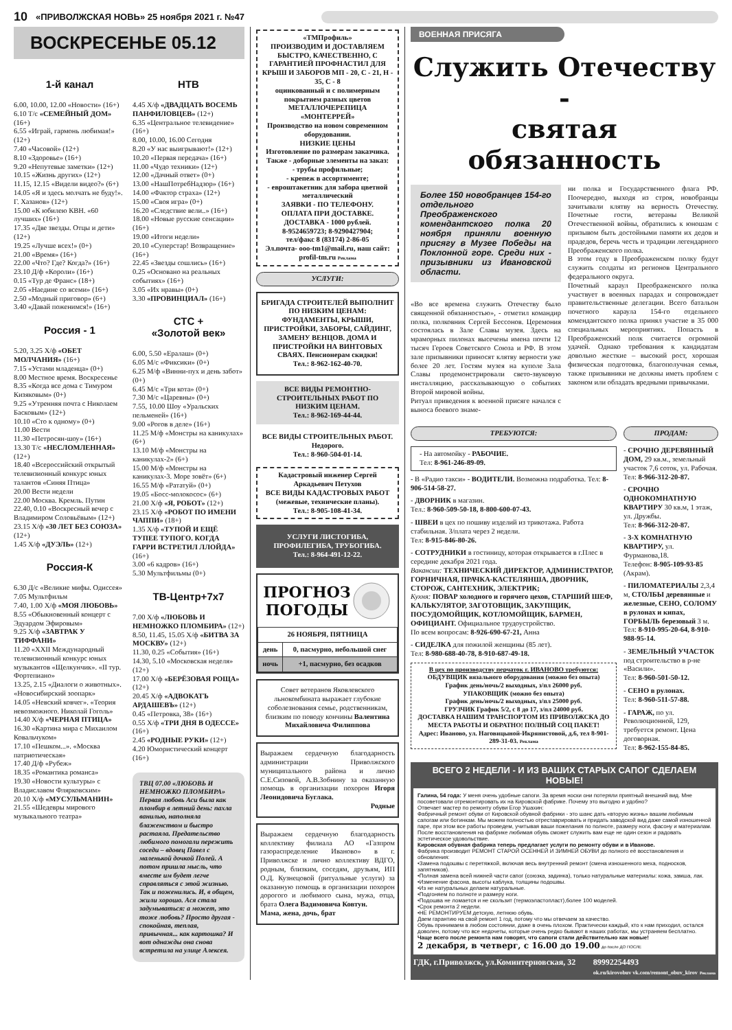10 «ПРИВОЛЖСКАЯ НОВЬ» 25 ноября 2021 г. №47
ВОСКРЕСЕНЬЕ 05.12
1-й канал
6.00, 10.00, 12.00 «Новости» (16+)
6.10 Т/с «СЕМЕЙНЫЙ ДОМ» (16+)
6.55 «Играй, гармонь любимая!» (12+)
7.40 «Часовой» (12+)
8.10 «Здоровье» (16+)
9.20 «Непутевые заметки» (12+)
10.15 «Жизнь других» (12+)
11.15, 12.15 «Видели видео?» (6+)
14.05 «Я и здесь молчать не буду!». Г. Хазанов» (12+)
15.00 «К юбилею КВН. «60 лучших» (16+)
17.35 «Две звезды. Отцы и дети» (12+)
19.25 «Лучше всех!» (0+)
21.00 «Время» (16+)
22.00 «Что? Где? Когда?» (16+)
23.10 Д/ф «Короли» (16+)
0.15 «Тур де Франс» (18+)
2.05 «Наедине со всеми» (16+)
2.50 «Модный приговор» (6+)
3.40 «Давай поженимся!» (16+)
Россия - 1
5.20, 3.25 Х/ф «ОБЕТ МОЛЧАНИЯ» (16+)
7.15 «Устами младенца» (0+)
8.00 Местное время. Воскресенье
8.35 «Когда все дома с Тимуром Кизяковым» (0+)
9.25 «Утренняя почта с Николаем Басковым» (12+)
10.10 «Сто к одному» (0+)
11.00 Вести
11.30 «Петросян-шоу» (16+)
13.30 Т/с «НЕСЛОМЛЕННАЯ» (12+)
18.40 «Всероссийский открытый телевизионный конкурс юных талантов «Синяя Птица»
20.00 Вести недели
22.00 Москва. Кремль. Путин
22.40, 0.10 «Воскресный вечер с Владимиром Соловьёвым» (12+)
23.15 Х/ф «30 ЛЕТ БЕЗ СОЮЗА» (12+)
1.45 Х/ф «ДУЭЛЬ» (12+)
Россия-К
6.30 Д/с «Великие мифы. Одиссея»
7.05 Мультфильм
7.40, 1.00 Х/ф «МОЯ ЛЮБОВЬ»
8.55 «Обыкновенный концерт с Эдуардом Эфировым»
9.25 Х/ф «ЗАВТРАК У ТИФФАНИ»
11.20 «XXII Международный телевизионный конкурс юных музыкантов «Щелкунчик». «II тур. Фортепиано»
13.25, 2.15 «Диалоги о животных». «Новосибирский зоопарк»
14.05 «Невский ковчег». «Теория невозможного. Николай Гоголь»
14.40 Х/ф «ЧЕРНАЯ ПТИЦА»
16.30 «Картина мира с Михаилом Ковальчуком»
17.10 «Пешком...». «Москва патриотическая»
17.40 Д/ф «Рубеж»
18.35 «Романтика романса»
19.30 «Новости культуры» с Владиславом Флярковским»
20.10 Х/ф «МУСУЛЬМАНИН»
21.55 «Шедевры мирового музыкального театра»
НТВ
4.45 Х/ф «ДВАДЦАТЬ ВОСЕМЬ ПАНФИЛОВЦЕВ» (12+)
6.35 «Центральное телевидение» (16+)
8.00, 10.00, 16.00 Сегодня
8.20 «У нас выигрывают!» (12+)
10.20 «Первая передача» (16+)
11.00 «Чудо техники» (12+)
12.00 «Дачный ответ» (0+)
13.00 «НашПотребНадзор» (16+)
14.00 «Фактор страха» (12+)
15.00 «Своя игра» (0+)
16.20 «Следствие вели..» (16+)
18.00 «Новые русские сенсации» (16+)
19.00 «Итоги недели»
20.10 «Суперстар! Возвращение» (16+)
22.45 «Звезды сошлись» (16+)
0.25 «Основано на реальных событиях» (16+)
3.05 «Их нравы» (0+)
3.30 «ПРОВИНЦИАЛ» (16+)
СТС +
«Золотой век»
6.00, 5.50 «Ералаш» (0+)
6.05 М/с «Фиксики» (0+)
6.25 М/ф «Винни-пух и день забот» (0+)
6.45 М/с «Три кота» (0+)
7.30 М/с «Царевны» (0+)
7.55, 10.00 Шоу «Уральских пельменей» (16+)
9.00 «Рогов в деле» (16+)
11.25 М/ф «Монстры на каникулах» (6+)
13.10 М/ф «Монстры на каникулах-2» (6+)
15.00 М/ф «Монстры на каникулах-3. Море зовёт» (6+)
16.55 М/ф «Рататуй» (0+)
19.05 «Босс-молокосос» (6+)
21.00 Х/ф «Я, РОБОТ» (12+)
23.15 Х/ф «РОБОТ ПО ИМЕНИ ЧАППИ» (18+)
1.35 Х/ф «ТУПОЙ И ЕЩЁ ТУПЕЕ ТУПОГО. КОГДА ГАРРИ ВСТРЕТИЛ ЛЛОЙДА» (16+)
3.00 «6 кадров» (16+)
5.30 Мультфильмы (0+)
ТВ-Центр+7х7
7.00 Х/ф «ЛЮБОВЬ И НЕМНОЖКО ПЛОМБИРА» (12+)
8.50, 11.45, 15.05 Х/ф «БИТВА ЗА МОСКВУ» (12+)
11.30, 0.25 «События» (16+)
14.30, 5.10 «Московская неделя» (12+)
17.00 Х/ф «БЕРЁЗОВАЯ РОЩА» (12+)
20.45 Х/ф «АДВОКАТЪ АРДАШЕВЪ» (12+)
0.45 «Петровка, 38» (16+)
0.55 Х/ф «ТРИ ДНЯ В ОДЕССЕ» (16+)
2.45 «РОДНЫЕ РУКИ» (12+)
4.20 Юмористический концерт (16+)
ТВЦ 07.00 «ЛЮБОВЬ И НЕМНОЖКО ПЛОМБИРА»
Первая любовь Аси была как пломбир в летний день: пахла ванилью, наполняла блаженством и быстро растаяла. Предательство любимого помогали пережить соседи – вдовец Павел с маленькой дочкой Полей. А потом пришла мысль, что вместе им будет легче справляться с этой жизнью. Так и поженились. И, в общем, жили хорошо. Ася стала задумываться: а может, это тоже любовь? Просто другая - спокойная, теплая, привычная... как картошка? И вот однажды она снова встретила на улице Алексея.
«ТМПрофиль»
ПРОИЗВОДИМ И ДОСТАВЛЯЕМ БЫСТРО, КАЧЕСТВЕННО, С ГАРАНТИЕЙ ПРОФНАСТИЛ ДЛЯ КРЫШ И ЗАБОРОВ МП - 20, С - 21, Н - 35, С - 8
оцинкованный и с полимерным покрытием разных цветов
МЕТАЛЛОЧЕРЕПИЦА «МОНТЕРРЕЙ»
Производство на новом современном оборудовании.
НИЗКИЕ ЦЕНЫ
Изготовление по размерам заказчика.
Также - доборные элементы на заказ:
- трубы профильные;
- крепеж в ассортименте;
- евроштакетник для забора цветной металлический
ЗАЯВКИ - ПО ТЕЛЕФОНУ.
ОПЛАТА ПРИ ДОСТАВКЕ.
ДОСТАВКА - 1000 рублей.
8-9524659723; 8-9290427904;
тел/факс 8 (83174) 2-86-05
Эл.почта- ooo-tm1@mail.ru, наш сайт: profil-tm.ru Реклама
УСЛУГИ:
БРИГАДА СТРОИТЕЛЕЙ ВЫПОЛНИТ ПО НИЗКИМ ЦЕНАМ: ФУНДАМЕНТЫ, КРЫШИ, ПРИСТРОЙКИ, ЗАБОРЫ, САЙДИНГ, ЗАМЕНУ ВЕНЦОВ. ДОМА И ПРИСТРОЙКИ НА ВИНТОВЫХ СВАЯХ. Пенсионерам скидки!
Тел.: 8-962-162-40-70.
ВСЕ ВИДЫ РЕМОНТНО-СТРОИТЕЛЬНЫХ РАБОТ ПО НИЗКИМ ЦЕНАМ.
Тел.: 8-962-169-44-44.
ВСЕ ВИДЫ СТРОИТЕЛЬНЫХ РАБОТ. Недорого.
Тел.: 8-960-504-01-14.
Кадастровый инженер Сергей Аркадьевич Петухов
ВСЕ ВИДЫ КАДАСТРОВЫХ РАБОТ
(межевые, технические планы).
Тел.: 8-905-108-41-34.
УСЛУГИ ЛИСТОГИБА, ПРОФИЛЕГИБА, ТРУБОГИБА.
Тел.: 8-964-491-12-22.
ПРОГНОЗ
ПОГОДЫ
| 26 НОЯБРЯ, ПЯТНИЦА | |
| день | 0, пасмурно, небольшой снег |
| ночь | +1, пасмурно, без осадков |
Совет ветеранов Яковлевского льнокомбината выражает глубокие соболезнования семье, родственникам, близким по поводу кончины Валентина Михайловича Филиппова
Выражаем сердечную благодарность администрации Приволжского муниципального района и лично С.Е.Сизовой, А.В.Зобнину за оказанную помощь в организации похорон Игоря Леонидовича Буглака.
Родные
Выражаем сердечную благодарность коллективу филиала АО «Газпром газораспределение Иваново» в г. Приволжске и лично коллективу ВДГО, родным, близким, соседям, друзьям, ИП О.Д. Кузнецовой (ритуальные услуги) за оказанную помощь в организации похорон дорогого и любимого сына, мужа, отца, брата Олега Вадимовича Ковтун.
Мама, жена, дочь, брат
ВОЕННАЯ ПРИСЯГА
Служить Отечеству -
святая обязанность
Более 150 новобранцев 154-го отдельного Преображенского комендантского полка 20 ноября приняли военную присягу в Музее Победы на Поклонной горе. Среди них - призывники из Ивановской области.
«Во все времена служить Отечеству было священной обязанностью», - отметил командир полка, полковник Сергей Бессонов. Церемония состоялась в Зале Славы музея. Здесь на мраморных пилонах высечены имена почти 12 тысяч Героев Советского Союза и РФ. В этом зале призывники приносят клятву верности уже более 20 лет. Гостям музея на куполе Зала Славы продемонстрировали свето-звуковую инсталляцию, рассказывающую о событиях Второй мировой войны.
Ритуал приведения к военной присяге начался с выноса боевого знаме-
ни полка и Государственного флага РФ. Поочередно, выходя из строя, новобранцы зачитывали клятву на верность Отечеству. Почетные гости, ветераны Великой Отечественной войны, обратились к юношам с призывом быть достойными памяти их дедов и прадедов, беречь честь и традиции легендарного Преображенского полка.
В этом году в Преображенском полку будут служить солдаты из регионов Центрального федерального округа.
Почетный караул Преображенского полка участвует в военных парадах и сопровождает правительственные делегации. Всего батальон почетного караула 154-го отдельного комендантского полка принял участие в 35 000 специальных мероприятиях. Попасть в Преображенский полк считается огромной удачей. Однако требования к кандидатам довольно жесткие – высокий рост, хорошая физическая подготовка, благополучная семья, также призывники не должны иметь проблем с законом или обладать вредными привычками.
ТРЕБУЮТСЯ:
- На автомойку - РАБОЧИЕ.
Тел: 8-961-246-89-09.
- В «Радио такси» - ВОДИТЕЛИ. Возможна подработка. Тел: 8-906-514-58-27.
- ДВОРНИК в магазин.
Тел.: 8-960-509-50-18, 8-800-600-07-43.
- ШВЕИ в цех по пошиву изделий из трикотажа. Работа стабильная. З/плата через 2 недели.
Тел: 8-915-846-80-26.
- СОТРУДНИКИ в гостиницу, которая открывается в г.Плес в середине декабря 2021 года.
Вакансии: ТЕХНИЧЕСКИЙ ДИРЕКТОР, АДМИНИСТРАТОР, ГОРНИЧНАЯ, ПРАЧКА-КАСТЕЛЯНША, ДВОРНИК, СТОРОЖ, САНТЕХНИК, ЭЛЕКТРИК;
Кухня: ПОВАР холодного и горячего цехов, СТАРШИЙ ШЕФ, КАЛЬКУЛЯТОР, ЗАГОТОВЩИК, ЗАКУПЩИК, ПОСУДОМОЙЩИК, КОТЛОМОЙЩИК, БАРМЕН, ОФИЦИАНТ. Официальное трудоустройство.
По всем вопросам: 8-926-690-67-21, Анна
- СИДЕЛКА для пожилой женщины (85 лет).
Тел: 8-980-688-40-78, 8-910-687-49-18.
В цех по производству перчаток г. ИВАНОВО требуются:
ОБДУВЩИК вязального оборудования (можно без опыта)
График день/ночь/2 выходных, з/пл 26000 руб.
УПАКОВЩИК (можно без опыта)
График день/ночь/2 выходных, з/пл 25000 руб.
ГРУЗЧИК График 5/2, с 8 до 17, з/пл 24000 руб.
ДОСТАВКА НАШИМ ТРАНСПОРТОМ ИЗ ПРИВОЛЖСКА ДО МЕСТА РАБОТЫ И ОБРАТНО! ПОЛНЫЙ СОЦ ПАКЕТ!
Адрес: Иваново, ул. Наговицыной-Икрянистовой, д.6, тел 8-901-289-31-03. Реклама
ПРОДАМ:
- СРОЧНО ДЕРЕВЯННЫЙ ДОМ, 29 кв.м., земельный участок 7,6 соток, ул. Рабочая.
Тел: 8-966-312-20-87.
- СРОЧНО ОДНОКОМНАТНУЮ КВАРТИРУ 30 кв.м, 1 этаж, ул. Дружбы.
Тел: 8-966-312-20-87.
- 3-Х КОМНАТНУЮ КВАРТИРУ, ул. Фурманова,18.
Телефон: 8-905-109-93-85 (Акрам).
- ПИЛОМАТЕРИАЛЫ 2,3,4 м, СТОЛБЫ деревянные и железные, СЕНО, СОЛОМУ в рулонах и кипах, ГОРБЫЛЬ березовый 3 м.
Тел: 8-910-995-20-64, 8-910-988-95-14.
- ЗЕМЕЛЬНЫЙ УЧАСТОК под строительство в р-не «Васили».
Тел: 8-960-501-50-12.
- СЕНО в рулонах.
Тел: 8-960-511-57-88.
- ГАРАЖ, по ул. Революционной, 129, требуется ремонт. Цена договорная.
Тел: 8-962-155-84-85.
ВСЕГО 2 НЕДЕЛИ - И ИЗ ВАШИХ СТАРЫХ САПОГ СДЕЛАЕМ НОВЫЕ!
Галина, 54 года: У меня очень удобные сапоги. За время носки они потеряли приятный внешний вид. Мне посоветовали отремонтировать их на Кировской фабрике. Почему это выгодно и удобно?
Отвечает мастер по ремонту обуви Егор Ушахин:
Фабричный ремонт обуви от Кировской обувной фабрики - это шанс дать «вторую жизнь» вашим любимым сапогам или ботинкам. Мы можем полностью отреставрировать и придать заводской вид даже самой изношенной паре, при этом все работы проведем, учитывая ваши пожелания по полноте, размеру ноги, фасону и материалам. После восстановления на фабрике любимая обувь сможет служить вам еще не один сезон и радовать эстетическое удовольствие.
Кировская обувная фабрика теперь предлагает услуги по ремонту обуви и в Иванове.
Фабрика производит РЕМОНТ СТАРОЙ ОСЕННЕЙ И ЗИМНЕЙ ОБУВИ до полного её восстановления и обновления:
•Замена подошвы с перетяжкой, включая весь внутренний ремонт (смена изношенного меха, подносков, запятников).
•Полная замена всей нижней части сапог (союзка, задинка), только натуральные материалы: кожа, замша, лак.
•Изменение фасона, высоты каблука, толщины подошвы.
•Из не натуральных делаем натуральные.
•Подгоняем по полноте и размеру ноги.
•Подошва не ломается и не скользит (термоэластопласт),более 100 моделей.
•Срок ремонта 2 недели.
•НЕ РЕМОНТИРУЕМ детскую, летнюю обувь.
Даем гарантию на свой ремонт 1 год, потому что мы отвечаем за качество.
Обувь принимаем в любом состоянии, даже в очень плохом. Практически каждый, кто к нам приходил, остался доволен, потому что все недочеты, которые очень редко бывают в наших работах, мы устраняем бесплатно.
Чаще всего после ремонта нам говорят, что сапоги стали действительно как новые!
2 декабря, в четверг, с 16.00 до 19.00 до после ДО ПОСЛЕ
ГДК, г.Приволжск, ул.Коминтерновская, 32 8999225449З
ok.ru/kirovobuv vk.com/remont_obuv_kirov Реклама